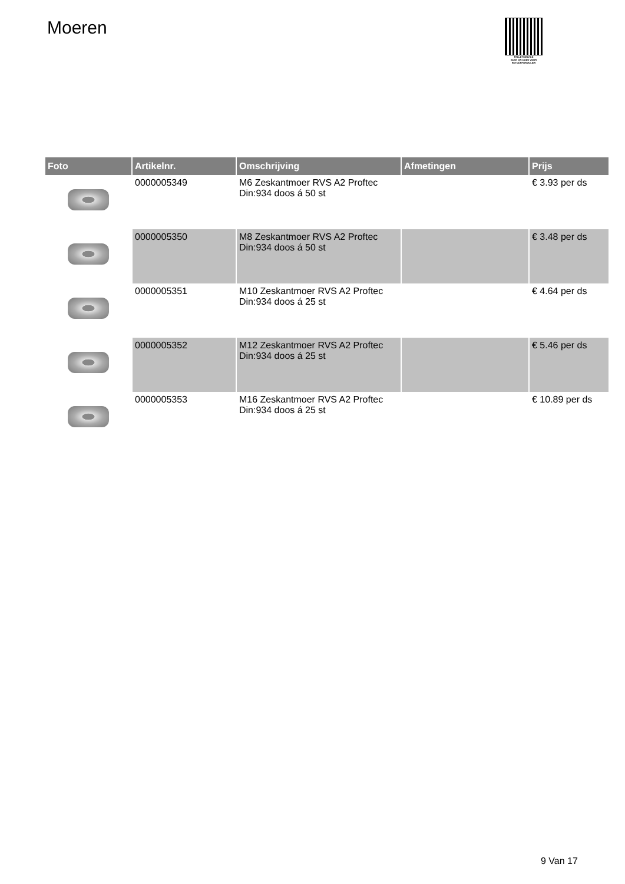Moeren
PALLETSERVICE
SCAN QR-CODE VOOR
RETOURFORMULIER
| Foto | Artikelnr. | Omschrijving | Afmetingen | Prijs |
| --- | --- | --- | --- | --- |
| | 0000005349 | M6 Zeskantmoer RVS A2 Proftec Din:934 doos á 50 st | | € 3.93 per ds |
| | 0000005350 | M8 Zeskantmoer RVS A2 Proftec Din:934 doos á 50 st | | € 3.48 per ds |
| | 0000005351 | M10 Zeskantmoer RVS A2 Proftec Din:934 doos á 25 st | | € 4.64 per ds |
| | 0000005352 | M12 Zeskantmoer RVS A2 Proftec Din:934 doos á 25 st | | € 5.46 per ds |
| | 0000005353 | M16 Zeskantmoer RVS A2 Proftec Din:934 doos á 25 st | | € 10.89 per ds |
9 Van 17